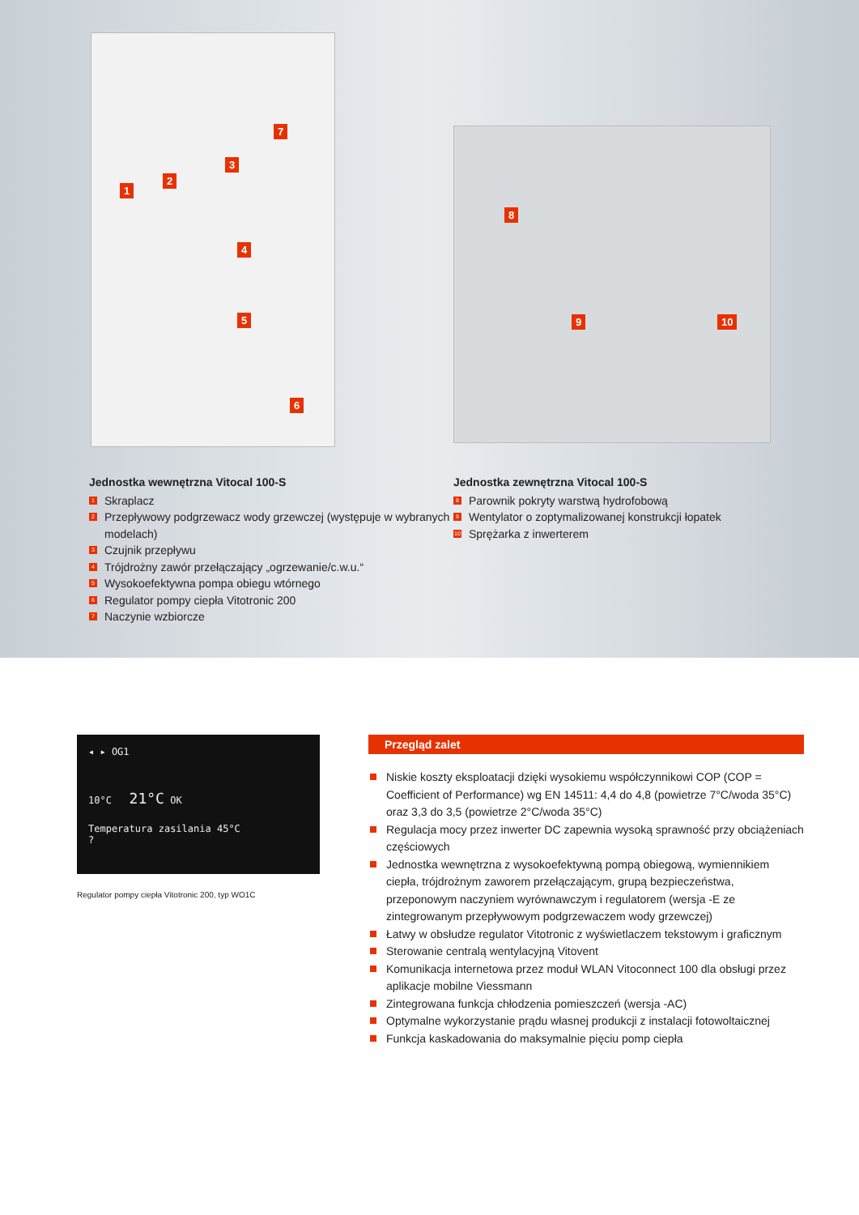1
2
3
4
5
6
7
8
9 10
Jednostka wewnętrzna Vitocal 100-S
1 Skraplacz
2 Przepływowy podgrzewacz wody grzewczej (występuje w wybranych modelach)
3 Czujnik przepływu
4 Trójdrożny zawór przełączający „ogrzewanie/c.w.u.“
5 Wysokoefektywna pompa obiegu wtórnego
6 Regulator pompy ciepła Vitotronic 200
7 Naczynie wzbiorcze
Jednostka zewnętrzna Vitocal 100-S
8 Parownik pokryty warstwą hydrofobową
9 Wentylator o zoptymalizowanej konstrukcji łopatek
10 Sprężarka z inwerterem
◂ ▸ OG1
10°C 21°C OK
Temperatura zasilania 45°C
?
Regulator pompy ciepła Vitotronic 200, typ WO1C
Przegląd zalet
Niskie koszty eksploatacji dzięki wysokiemu współczynnikowi COP (COP = Coefficient of Performance) wg EN 14511: 4,4 do 4,8 (powietrze 7°C/woda 35°C) oraz 3,3 do 3,5 (powietrze 2°C/woda 35°C)
Regulacja mocy przez inwerter DC zapewnia wysoką sprawność przy obciążeniach częściowych
Jednostka wewnętrzna z wysokoefektywną pompą obiegową, wymiennikiem ciepła, trójdrożnym zaworem przełączającym, grupą bezpieczeństwa, przeponowym naczyniem wyrównawczym i regulatorem (wersja -E ze zintegrowanym przepływowym podgrzewaczem wody grzewczej)
Łatwy w obsłudze regulator Vitotronic z wyświetlaczem tekstowym i graficznym
Sterowanie centralą wentylacyjną Vitovent
Komunikacja internetowa przez moduł WLAN Vitoconnect 100 dla obsługi przez aplikacje mobilne Viessmann
Zintegrowana funkcja chłodzenia pomieszczeń (wersja -AC)
Optymalne wykorzystanie prądu własnej produkcji z instalacji fotowoltaicznej
Funkcja kaskadowania do maksymalnie pięciu pomp ciepła